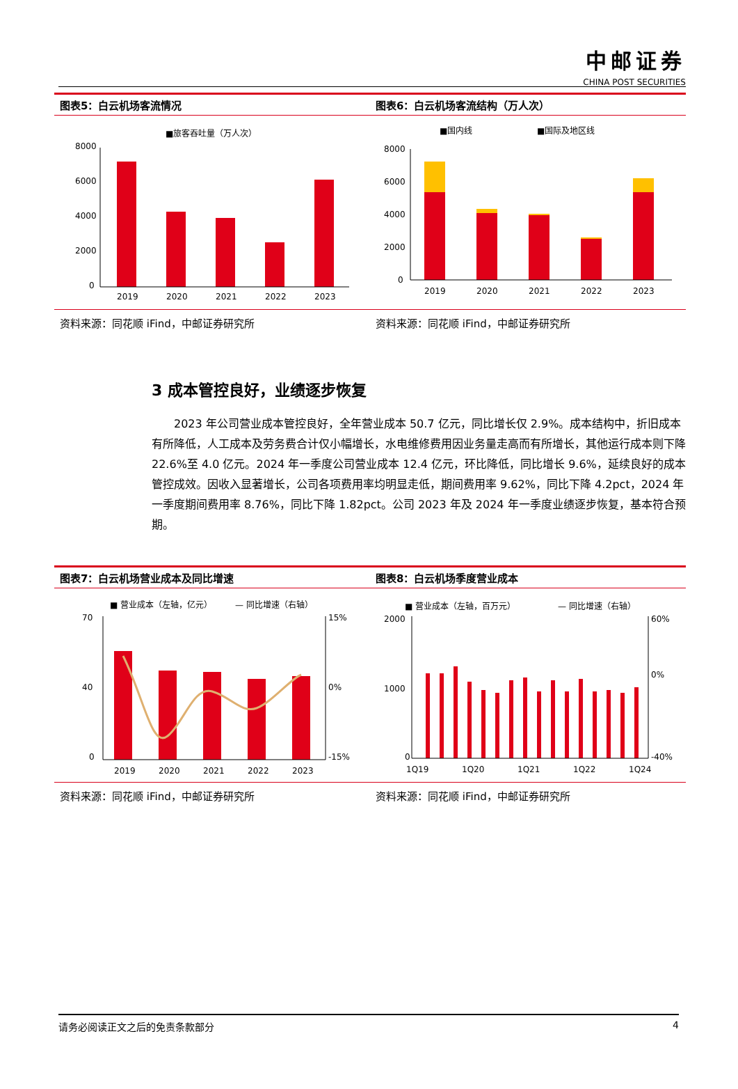中邮证券
CHINA POST SECURITIES
图表5：白云机场客流情况
■旅客吞吐量（万人次）
8000
6000
4000
2000
0
2019
2020
2021
2022
2023
资料来源：同花顺 iFind，中邮证券研究所
图表6：白云机场客流结构（万人次）
■国内线
■国际及地区线
8000
6000
4000
2000
0
2019
2020
2021
2022
2023
资料来源：同花顺 iFind，中邮证券研究所
3 成本管控良好，业绩逐步恢复
2023 年公司营业成本管控良好，全年营业成本 50.7 亿元，同比增长仅 2.9%。成本结构中，折旧成本有所降低，人工成本及劳务费合计仅小幅增长，水电维修费用因业务量走高而有所增长，其他运行成本则下降 22.6%至 4.0 亿元。2024 年一季度公司营业成本 12.4 亿元，环比降低，同比增长 9.6%，延续良好的成本管控成效。因收入显著增长，公司各项费用率均明显走低，期间费用率 9.62%，同比下降 4.2pct，2024 年一季度期间费用率 8.76%，同比下降 1.82pct。公司 2023 年及 2024 年一季度业绩逐步恢复，基本符合预期。
图表7：白云机场营业成本及同比增速
■ 营业成本（左轴，亿元）
— 同比增速（右轴）
70
40
0
15%
0%
-15%
2019
2020
2021
2022
2023
资料来源：同花顺 iFind，中邮证券研究所
图表8：白云机场季度营业成本
■ 营业成本（左轴，百万元）
— 同比增速（右轴）
2000
1000
0
60%
0%
-40%
1Q19
1Q20
1Q21
1Q22
1Q24
资料来源：同花顺 iFind，中邮证券研究所
请务必阅读正文之后的免责条款部分 4